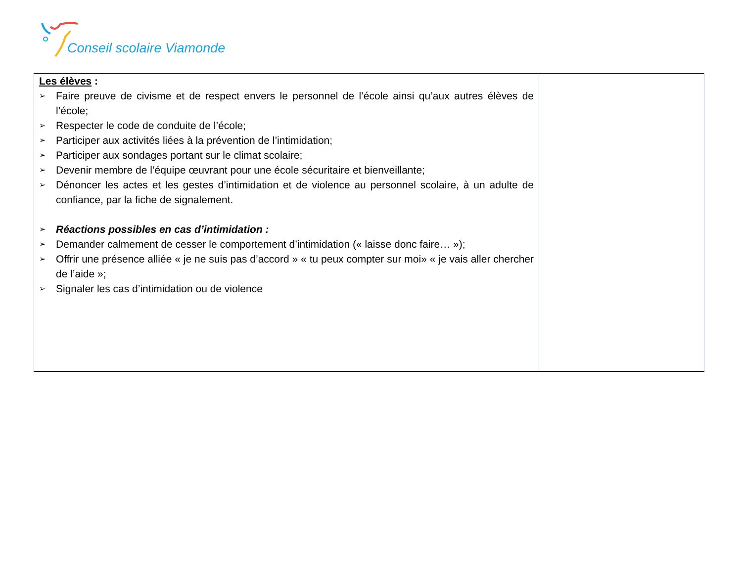Conseil scolaire Viamonde
| Les élèves : ➢ Faire preuve de civisme et de respect envers le personnel de l’école ainsi qu’aux autres élèves de l’école; ➢ Respecter le code de conduite de l’école; ➢ Participer aux activités liées à la prévention de l’intimidation; ➢ Participer aux sondages portant sur le climat scolaire; ➢ Devenir membre de l’équipe œuvrant pour une école sécuritaire et bienveillante; ➢ Dénoncer les actes et les gestes d’intimidation et de violence au personnel scolaire, à un adulte de confiance, par la fiche de signalement. ➢ Réactions possibles en cas d’intimidation : ➢ Demander calmement de cesser le comportement d’intimidation (« laisse donc faire… »); ➢ Offrir une présence alliée « je ne suis pas d’accord » « tu peux compter sur moi» « je vais aller chercher de l’aide »; ➢ Signaler les cas d’intimidation ou de violence | |